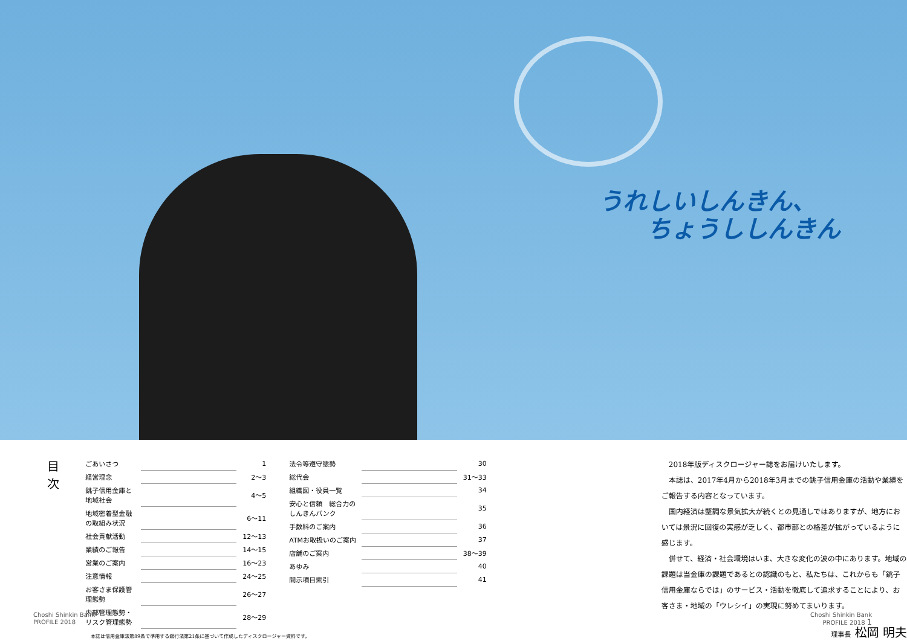うれしいしんきん、
　　ちょうししんきん
目　次
| ごあいさつ | | 1 |
| 経営理念 | | 2〜3 |
| 銚子信用金庫と地域社会 | | 4〜5 |
| 地域密着型金融の取組み状況 | | 6〜11 |
| 社会貢献活動 | | 12〜13 |
| 業績のご報告 | | 14〜15 |
| 営業のご案内 | | 16〜23 |
| 注意情報 | | 24〜25 |
| お客さま保護管理態勢 | | 26〜27 |
| 内部管理態勢・リスク管理態勢 | | 28〜29 |
| 法令等遵守態勢 | | 30 |
| 総代会 | | 31〜33 |
| 組織図・役員一覧 | | 34 |
| 安心と信頼 総合力のしんきんバンク | | 35 |
| 手数料のご案内 | | 36 |
| ATMお取扱いのご案内 | | 37 |
| 店舗のご案内 | | 38〜39 |
| あゆみ | | 40 |
| 開示項目索引 | | 41 |
本誌は信用金庫法第89条で準用する銀行法第21条に基づいて作成したディスクロージャー資料です。
2018年版ディスクロージャー誌をお届けいたします。
本誌は、2017年4月から2018年3月までの銚子信用金庫の活動や業績をご報告する内容となっています。
国内経済は堅調な景気拡大が続くとの見通しではありますが、地方においては景況に回復の実感が乏しく、都市部との格差が拡がっているように感じます。
併せて、経済・社会環境はいま、大きな変化の波の中にあります。地域の課題は当金庫の課題であるとの認識のもと、私たちは、これからも「銚子信用金庫ならでは」のサービス・活動を徹底して追求することにより、お客さま・地域の「ウレシイ」の実現に努めてまいります。
理事長 松岡 明夫
Choshi Shinkin Bank
PROFILE 2018
Choshi Shinkin Bank
PROFILE 2018 1